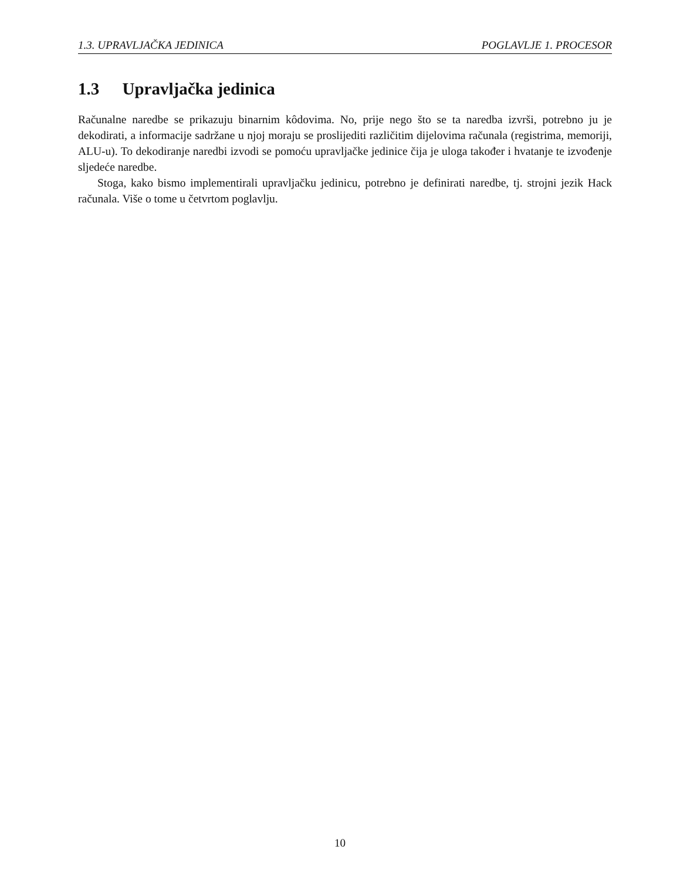1.3. UPRAVLJAČKA JEDINICA POGLAVLJE 1. PROCESOR
1.3 Upravljačka jedinica
Računalne naredbe se prikazuju binarnim kôdovima. No, prije nego što se ta naredba izvrši, potrebno ju je dekodirati, a informacije sadržane u njoj moraju se proslijediti različitim dijelovima računala (registrima, memoriji, ALU-u). To dekodiranje naredbi izvodi se pomoću upravljačke jedinice čija je uloga također i hvatanje te izvođenje sljedeće naredbe.
Stoga, kako bismo implementirali upravljačku jedinicu, potrebno je definirati naredbe, tj. strojni jezik Hack računala. Više o tome u četvrtom poglavlju.
10